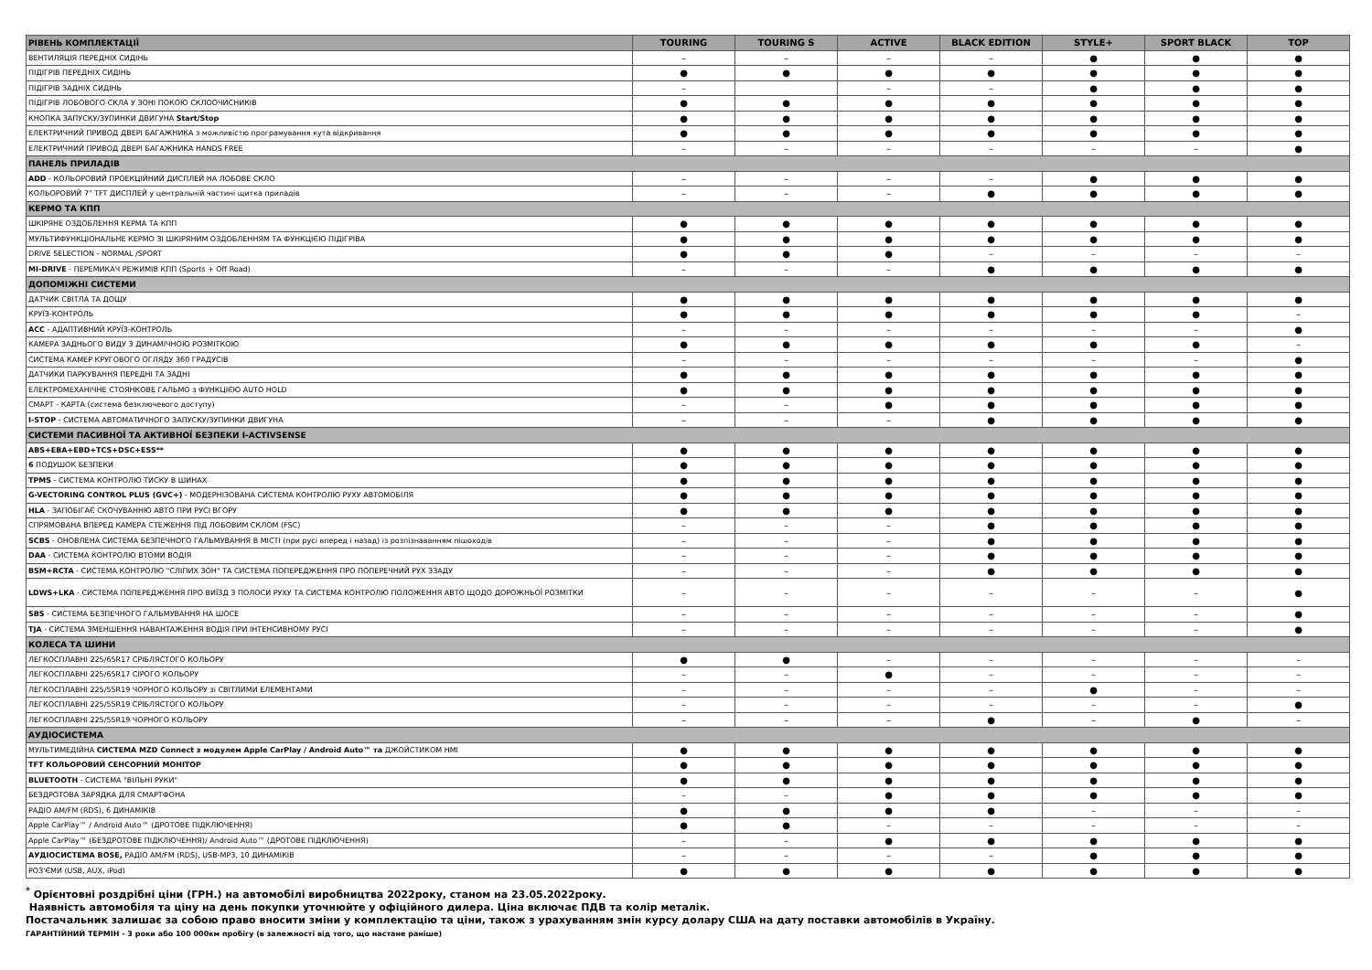| РІВЕНЬ КОМПЛЕКТАЦІЇ | TOURING | TOURING S | ACTIVE | BLACK EDITION | STYLE+ | SPORT BLACK | TOP |
| --- | --- | --- | --- | --- | --- | --- | --- |
| ВЕНТИЛЯЦІЯ ПЕРЕДНІХ СИДІНЬ | – | – | – | – | ● | ● | ● |
| ПІДІГРІВ ПЕРЕДНІХ СИДІНЬ | ● | ● | ● | ● | ● | ● | ● |
| ПІДІГРІВ ЗАДНІХ СИДІНЬ | – | | – | – | ● | ● | ● |
| ПІДІГРІВ ЛОБОВОГО СКЛА У ЗОНІ ПОКОЮ СКЛООЧИСНИКІВ | ● | ● | ● | ● | ● | ● | ● |
| КНОПКА ЗАПУСКУ/ЗУПИНКИ ДВИГУНА Start/Stop | ● | ● | ● | ● | ● | ● | ● |
| ЕЛЕКТРИЧНИЙ ПРИВОД ДВЕРІ БАГАЖНИКА з можливістю програмування кута відкривання | ● | ● | ● | ● | ● | ● | ● |
| ЕЛЕКТРИЧНИЙ ПРИВОД ДВЕРІ БАГАЖНИКА HANDS FREE | – | – | – | – | – | – | ● |
| ПАНЕЛЬ ПРИЛАДІВ | | | | | | | |
| ADD - КОЛЬОРОВИЙ ПРОЕКЦІЙНИЙ ДИСПЛЕЙ НА ЛОБОВЕ СКЛО | – | – | – | – | ● | ● | ● |
| КОЛЬОРОВИЙ 7" TFT ДИСПЛЕЙ у центральній частині щитка приладів | – | – | – | ● | ● | ● | ● |
| КЕРМО ТА КПП | | | | | | | |
| ШКІРЯНЕ ОЗДОБЛЕННЯ КЕРМА ТА КПП | ● | ● | ● | ● | ● | ● | ● |
| МУЛЬТИФУНКЦІОНАЛЬНЕ КЕРМО ЗІ ШКІРЯНИМ ОЗДОБЛЕННЯМ ТА ФУНКЦІЄЮ ПІДІГРІВА | ● | ● | ● | ● | ● | ● | ● |
| DRIVE SELECTION - NORMAL /SPORT | ● | ● | ● | – | – | – | – |
| MI-DRIVE - ПЕРЕМИКАЧ РЕЖИМІВ КПП (Sports + Off Road) | – | – | – | ● | ● | ● | ● |
| ДОПОМІЖНІ СИСТЕМИ | | | | | | | |
| ДАТЧИК СВІТЛА ТА ДОЩУ | ● | ● | ● | ● | ● | ● | ● |
| КРУЇЗ-КОНТРОЛЬ | ● | ● | ● | ● | ● | ● | – |
| ACC - АДАПТИВНИЙ КРУЇЗ-КОНТРОЛЬ | – | – | – | – | – | – | ● |
| КАМЕРА ЗАДНЬОГО ВИДУ З ДИНАМІЧНОЮ РОЗМІТКОЮ | ● | ● | ● | ● | ● | ● | – |
| СИСТЕМА КАМЕР КРУГОВОГО ОГЛЯДУ 360 ГРАДУСІВ | – | – | – | – | – | – | ● |
| ДАТЧИКИ ПАРКУВАННЯ ПЕРЕДНІ ТА ЗАДНІ | ● | ● | ● | ● | ● | ● | ● |
| ЕЛЕКТРОМЕХАНІЧНЕ СТОЯНКОВЕ ГАЛЬМО з ФУНКЦІЄЮ AUTO HOLD | ● | ● | ● | ● | ● | ● | ● |
| СМАРТ - КАРТА (система безключевого доступу) | – | – | ● | ● | ● | ● | ● |
| I-STOP - СИСТЕМА АВТОМАТИЧНОГО ЗАПУСКУ/ЗУПИНКИ ДВИГУНА | – | – | – | ● | ● | ● | ● |
| СИСТЕМИ ПАСИВНОЇ ТА АКТИВНОЇ БЕЗПЕКИ I-ACTIVSENSE | | | | | | | |
| ABS+EBA+EBD+TCS+DSC+ESS** | ● | ● | ● | ● | ● | ● | ● |
| 6 ПОДУШОК БЕЗПЕКИ | ● | ● | ● | ● | ● | ● | ● |
| TPMS - СИСТЕМА КОНТРОЛЮ ТИСКУ В ШИНАХ | ● | ● | ● | ● | ● | ● | ● |
| G-VECTORING CONTROL PLUS (GVC+) - МОДЕРНІЗОВАНА СИСТЕМА КОНТРОЛЮ РУХУ АВТОМОБІЛЯ | ● | ● | ● | ● | ● | ● | ● |
| HLA - ЗАПОБІГАЄ СКОЧУВАННЮ АВТО ПРИ РУСІ ВГОРУ | ● | ● | ● | ● | ● | ● | ● |
| СПРЯМОВАНА ВПЕРЕД КАМЕРА СТЕЖЕННЯ ПІД ЛОБОВИМ СКЛОМ (FSC) | – | – | – | ● | ● | ● | ● |
| SCBS - ОНОВЛЕНА СИСТЕМА БЕЗПЕЧНОГО ГАЛЬМУВАННЯ В МІСТІ (при русі вперед і назад) із розпізнаванням пішоходів | – | – | – | ● | ● | ● | ● |
| DAA - СИСТЕМА КОНТРОЛЮ ВТОМИ ВОДІЯ | – | – | – | ● | ● | ● | ● |
| BSM+RCTA - СИСТЕМА КОНТРОЛЮ "СЛІПИХ ЗОН" ТА СИСТЕМА ПОПЕРЕДЖЕННЯ ПРО ПОПЕРЕЧНИЙ РУХ ЗЗАДУ | – | – | – | ● | ● | ● | ● |
| LDWS+LKA - СИСТЕМА ПОПЕРЕДЖЕННЯ ПРО ВИЇЗД З ПОЛОСИ РУХУ ТА СИСТЕМА КОНТРОЛЮ ПОЛОЖЕННЯ АВТО ЩОДО ДОРОЖНЬОЇ РОЗМІТКИ | – | – | – | – | – | – | ● |
| SBS - СИСТЕМА БЕЗПЕЧНОГО ГАЛЬМУВАННЯ НА ШОСЕ | – | – | – | – | – | – | ● |
| TJA - СИСТЕМА ЗМЕНШЕННЯ НАВАНТАЖЕННЯ ВОДІЯ ПРИ ІНТЕНСИВНОМУ РУСІ | – | – | – | – | – | – | ● |
| КОЛЕСА ТА ШИНИ | | | | | | | |
| ЛЕГКОСПЛАВНІ 225/65R17 СРІБЛЯСТОГО КОЛЬОРУ | ● | ● | – | – | – | – | – |
| ЛЕГКОСПЛАВНІ 225/65R17 СІРОГО КОЛЬОРУ | – | – | ● | – | – | – | – |
| ЛЕГКОСПЛАВНІ 225/55R19 ЧОРНОГО КОЛЬОРУ зі СВІТЛИМИ ЕЛЕМЕНТАМИ | – | – | – | – | ● | – | – |
| ЛЕГКОСПЛАВНІ 225/55R19 СРІБЛЯСТОГО КОЛЬОРУ | – | – | – | – | – | – | ● |
| ЛЕГКОСПЛАВНІ 225/55R19 ЧОРНОГО КОЛЬОРУ | – | – | – | ● | – | ● | – |
| АУДІОСИСТЕМА | | | | | | | |
| МУЛЬТИМЕДІЙНА СИСТЕМА MZD Connect з модулем Apple CarPlay / Android Auto™ та ДЖОЙСТИКОМ HMI | ● | ● | ● | ● | ● | ● | ● |
| TFT КОЛЬОРОВИЙ СЕНСОРНИЙ МОНІТОР | ● | ● | ● | ● | ● | ● | ● |
| BLUETOOTH - СИСТЕМА "ВІЛЬНІ РУКИ" | ● | ● | ● | ● | ● | ● | ● |
| БЕЗДРОТОВА ЗАРЯДКА ДЛЯ СМАРТФОНА | – | – | ● | ● | ● | ● | ● |
| РАДІО AM/FM (RDS), 6 ДИНАМІКІВ | ● | ● | ● | ● | – | – | – |
| Apple CarPlay™ / Android Auto™ (ДРОТОВЕ ПІДКЛЮЧЕННЯ) | ● | ● | – | – | – | – | – |
| Apple CarPlay™ (БЕЗДРОТОВЕ ПІДКЛЮЧЕННЯ)/ Android Auto™ (ДРОТОВЕ ПІДКЛЮЧЕННЯ) | – | – | ● | ● | ● | ● | ● |
| АУДІОСИСТЕМА BOSE, РАДІО AM/FM (RDS), USB-MP3, 10 ДИНАМІКІВ | – | – | – | – | ● | ● | ● |
| РОЗ'ЄМИ (USB, AUX, iPod) | ● | ● | ● | ● | ● | ● | ● |
<sup>*</sup> Орієнтовні роздрібні ціни (ГРН.) на автомобілі виробництва 2022року, станом на 23.05.2022року.
Наявність автомобіля та ціну на день покупки уточнюйте у офіційного дилера. Ціна включає ПДВ та колір металік.
Постачальник залишає за собою право вносити зміни у комплектацію та ціни, також з урахуванням змін курсу долару США на дату поставки автомобілів в Україну.
ГАРАНТІЙНИЙ ТЕРМІН - 3 роки або 100 000км пробігу (в залежності від того, що настане раніше)